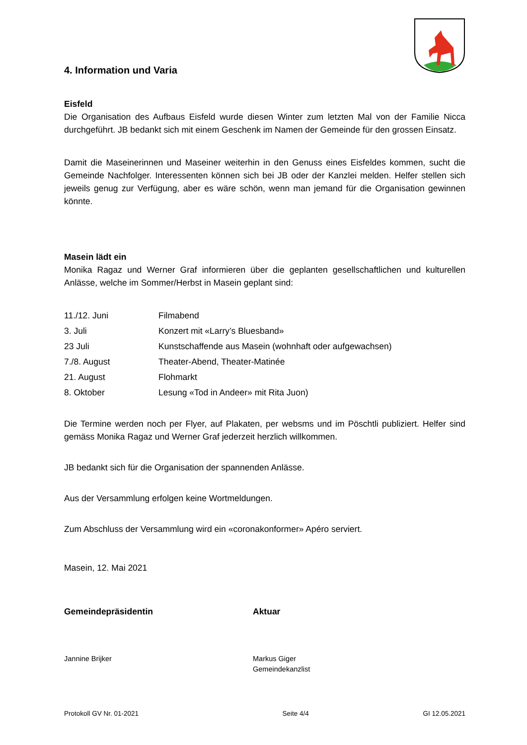4. Information und Varia
Eisfeld
Die Organisation des Aufbaus Eisfeld wurde diesen Winter zum letzten Mal von der Familie Nicca durchgeführt. JB bedankt sich mit einem Geschenk im Namen der Gemeinde für den grossen Einsatz.
Damit die Maseinerinnen und Maseiner weiterhin in den Genuss eines Eisfeldes kommen, sucht die Gemeinde Nachfolger. Interessenten können sich bei JB oder der Kanzlei melden. Helfer stellen sich jeweils genug zur Verfügung, aber es wäre schön, wenn man jemand für die Organisation gewinnen könnte.
Masein lädt ein
Monika Ragaz und Werner Graf informieren über die geplanten gesellschaftlichen und kulturellen Anlässe, welche im Sommer/Herbst in Masein geplant sind:
| 11./12. Juni | Filmabend |
| 3. Juli | Konzert mit «Larry’s Bluesband» |
| 23 Juli | Kunstschaffende aus Masein (wohnhaft oder aufgewachsen) |
| 7./8. August | Theater-Abend, Theater-Matinée |
| 21. August | Flohmarkt |
| 8. Oktober | Lesung «Tod in Andeer» mit Rita Juon) |
Die Termine werden noch per Flyer, auf Plakaten, per websms und im Pöschtli publiziert. Helfer sind gemäss Monika Ragaz und Werner Graf jederzeit herzlich willkommen.
JB bedankt sich für die Organisation der spannenden Anlässe.
Aus der Versammlung erfolgen keine Wortmeldungen.
Zum Abschluss der Versammlung wird ein «coronakonformer» Apéro serviert.
Masein, 12. Mai 2021
Gemeindepräsidentin Aktuar
Jannine Brijker Markus Giger
Gemeindekanzlist
Protokoll GV Nr. 01-2021 Seite 4/4 GI 12.05.2021